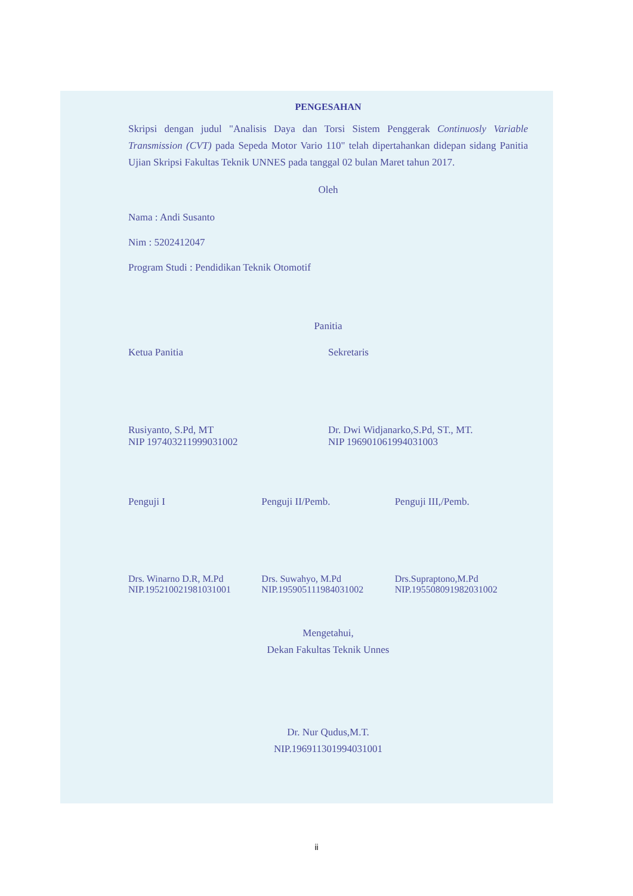PENGESAHAN
Skripsi dengan judul "Analisis Daya dan Torsi Sistem Penggerak Continuosly Variable Transmission (CVT) pada Sepeda Motor Vario 110" telah dipertahankan didepan sidang Panitia Ujian Skripsi Fakultas Teknik UNNES pada tanggal 02 bulan Maret tahun 2017.
Oleh
Nama : Andi Susanto
Nim : 5202412047
Program Studi : Pendidikan Teknik Otomotif
Panitia
Ketua Panitia Sekretaris
Rusiyanto, S.Pd, MT
NIP 197403211999031002
Dr. Dwi Widjanarko,S.Pd, ST., MT.
NIP 196901061994031003
Penguji I Penguji II/Pemb. Penguji III,/Pemb.
Drs. Winarno D.R, M.Pd
NIP.195210021981031001
Drs. Suwahyo, M.Pd
NIP.195905111984031002
Drs.Supraptono,M.Pd
NIP.195508091982031002
Mengetahui,
Dekan Fakultas Teknik Unnes
Dr. Nur Qudus,M.T.
NIP.196911301994031001
ii